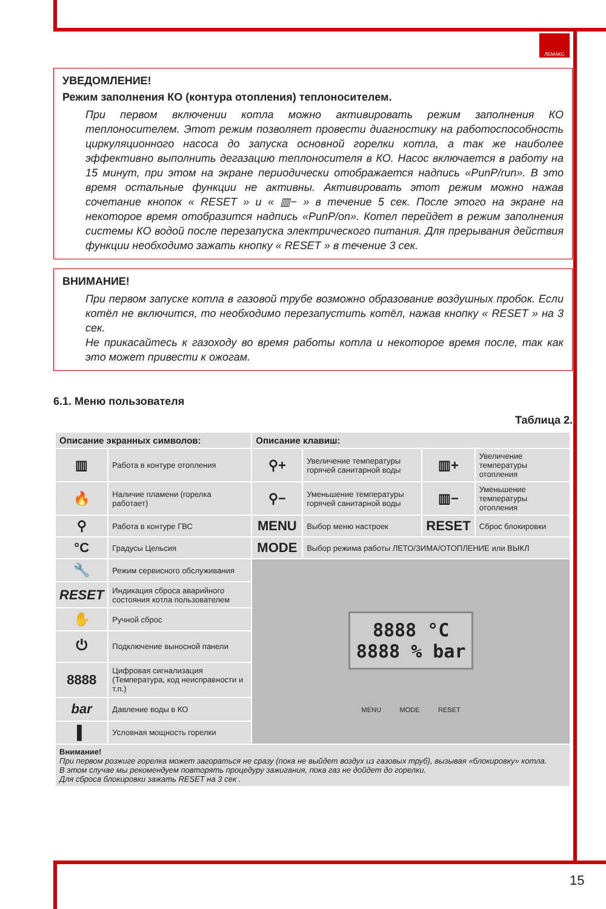ЛЕМАКС
УВЕДОМЛЕНИЕ!
Режим заполнения КО (контура отопления) теплоносителем.
При первом включении котла можно активировать режим заполнения КО теплоносителем. Этот режим позволяет провести диагностику на работоспособность циркуляционного насоса до запуска основной горелки котла, а так же наиболее эффективно выполнить дегазацию теплоносителя в КО. Насос включается в работу на 15 минут, при этом на экране периодически отображается надпись «PunP/run». В это время остальные функции не активны. Активировать этот режим можно нажав сочетание кнопок « RESET » и « ▥− » в течение 5 сек. После этого на экране на некоторое время отобразится надпись «PunP/on». Котел перейдет в режим заполнения системы КО водой после перезапуска электрического питания. Для прерывания действия функции необходимо зажать кнопку « RESET » в течение 3 сек.
ВНИМАНИЕ!
При первом запуске котла в газовой трубе возможно образование воздушных пробок. Если котёл не включится, то необходимо перезапустить котёл, нажав кнопку « RESET » на 3 сек.
Не прикасайтесь к газоходу во время работы котла и некоторое время после, так как это может привести к ожогам.
6.1. Меню пользователя
Таблица 2.
| Описание экранных символов: | | Описание клавиш: | | | |
| --- | --- | --- | --- | --- | --- |
| ▥ | Работа в контуре отопления | ⚲+ | Увеличение температуры горячей санитарной воды | ▥+ | Увеличение температуры отопления |
| 🔥 | Наличие пламени (горелка работает) | ⚲− | Уменьшение температуры горячей санитарной воды | ▥− | Уменьшение температуры отопления |
| ⚲ | Работа в контуре ГВС | MENU | Выбор меню настроек | RESET | Сброс блокировки |
| °C | Градусы Цельсия | MODE | Выбор режима работы ЛЕТО/ЗИМА/ОТОПЛЕНИЕ или ВЫКЛ | | |
| 🔧 | Режим сервисного обслуживания | 8888 °C 8888 % bar MENU MODE RESET | | | |
| RESET | Индикация сброса аварийного состояния котла пользователем | | | | |
| ✋ | Ручной сброс | | | | |
| ⏻ | Подключение выносной панели | | | | |
| 8888 | Цифровая сигнализация (Температура, код неисправности и т.п.) | | | | |
| bar | Давление воды в КО | | | | |
| ▌ | Условная мощность горелки | | | | |
| Внимание! При первом розжиге горелка может загораться не сразу (пока не выйдет воздух из газовых труб), вызывая «блокировку» котла. В этом случае мы рекомендуем повторять процедуру зажигания, пока газ не дойдет до горелки. Для сброса блокировки зажать RESET на 3 сек . | | | | | |
15